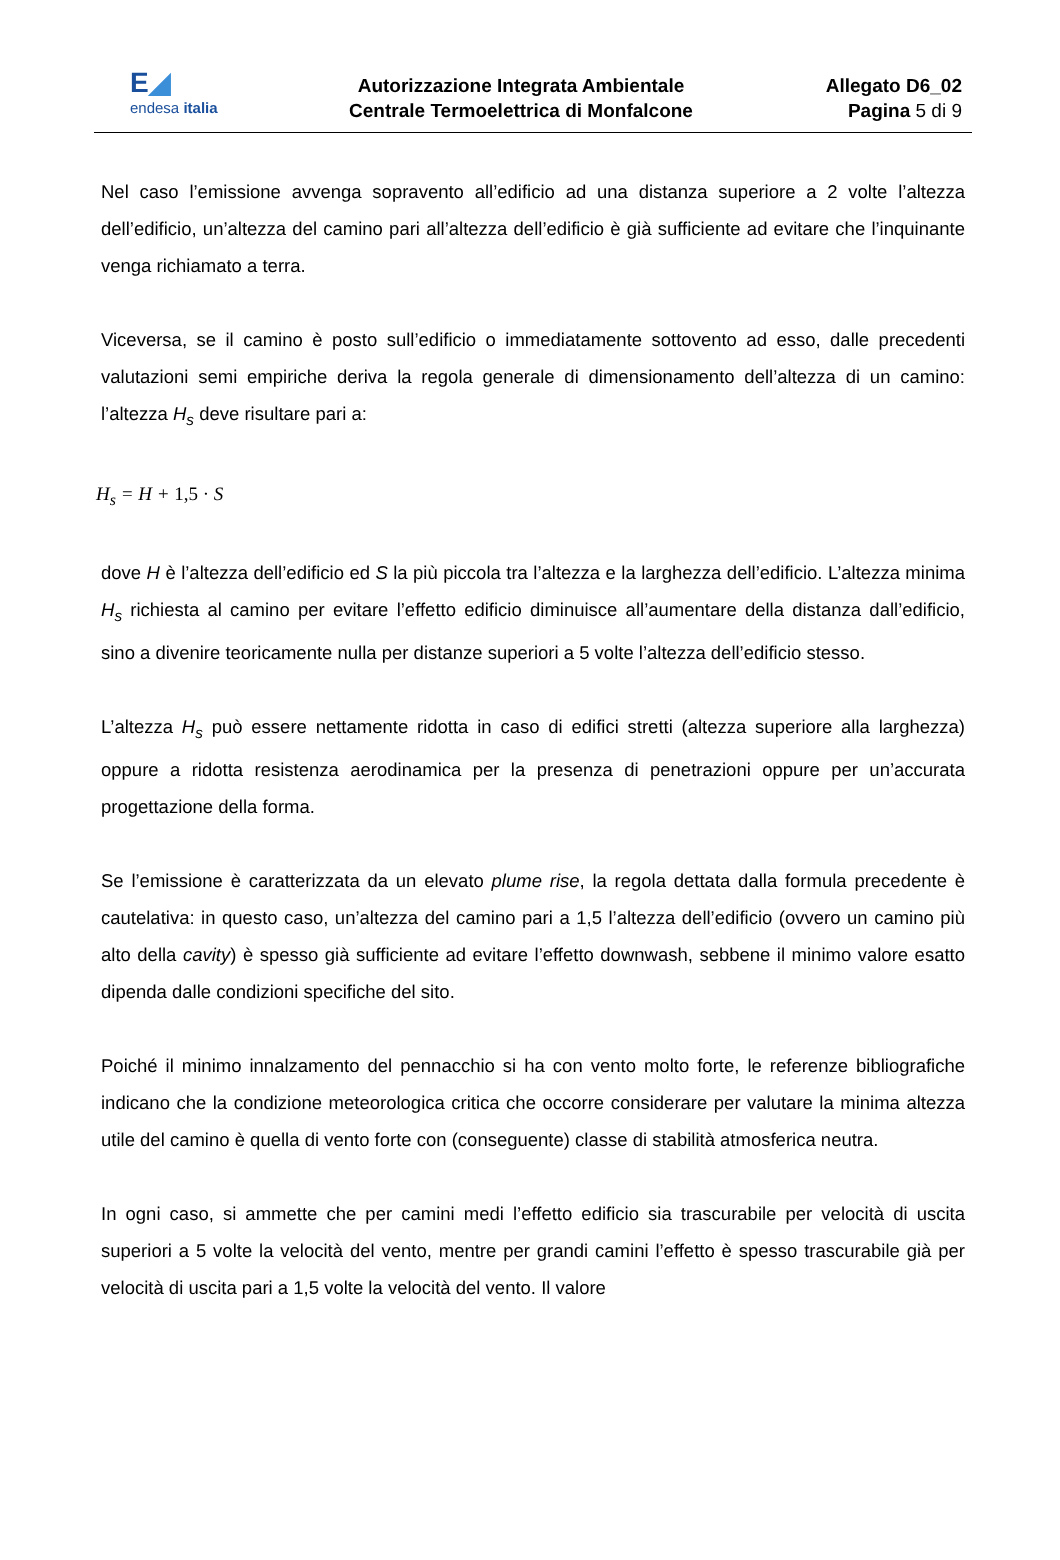E◢
endesa italia
Autorizzazione Integrata Ambientale
Centrale Termoelettrica di Monfalcone
Allegato D6_02
Pagina 5 di 9
Nel caso l’emissione avvenga sopravento all’edificio ad una distanza superiore a 2 volte l’altezza dell’edificio, un’altezza del camino pari all’altezza dell’edificio è già sufficiente ad evitare che l’inquinante venga richiamato a terra.
Viceversa, se il camino è posto sull’edificio o immediatamente sottovento ad esso, dalle precedenti valutazioni semi empiriche deriva la regola generale di dimensionamento dell’altezza di un camino: l’altezza H<sub>s</sub> deve risultare pari a:
H<sub>s</sub> = H + 1,5 · S
dove H è l’altezza dell’edificio ed S la più piccola tra l’altezza e la larghezza dell’edificio. L’altezza minima H<sub>s</sub> richiesta al camino per evitare l’effetto edificio diminuisce all’aumentare della distanza dall’edificio, sino a divenire teoricamente nulla per distanze superiori a 5 volte l’altezza dell’edificio stesso.
L’altezza H<sub>s</sub> può essere nettamente ridotta in caso di edifici stretti (altezza superiore alla larghezza) oppure a ridotta resistenza aerodinamica per la presenza di penetrazioni oppure per un’accurata progettazione della forma.
Se l’emissione è caratterizzata da un elevato plume rise, la regola dettata dalla formula precedente è cautelativa: in questo caso, un’altezza del camino pari a 1,5 l’altezza dell’edificio (ovvero un camino più alto della cavity) è spesso già sufficiente ad evitare l’effetto downwash, sebbene il minimo valore esatto dipenda dalle condizioni specifiche del sito.
Poiché il minimo innalzamento del pennacchio si ha con vento molto forte, le referenze bibliografiche indicano che la condizione meteorologica critica che occorre considerare per valutare la minima altezza utile del camino è quella di vento forte con (conseguente) classe di stabilità atmosferica neutra.
In ogni caso, si ammette che per camini medi l’effetto edificio sia trascurabile per velocità di uscita superiori a 5 volte la velocità del vento, mentre per grandi camini l’effetto è spesso trascurabile già per velocità di uscita pari a 1,5 volte la velocità del vento. Il valore